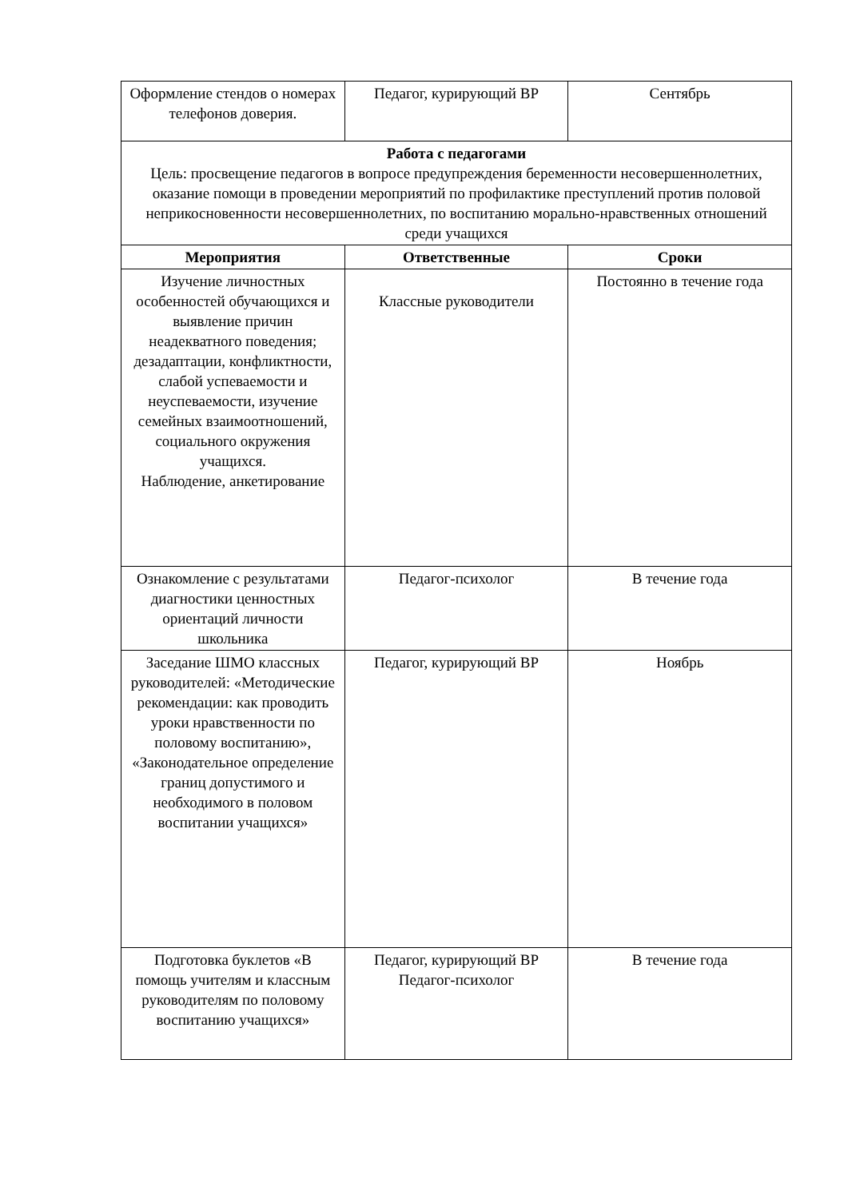| Оформление стендов о номерах телефонов доверия. | Педагог, курирующий ВР | Сентябрь |
| Работа с педагогами Цель: просвещение педагогов в вопросе предупреждения беременности несовершеннолетних, оказание помощи в проведении мероприятий по профилактике преступлений против половой неприкосновенности несовершеннолетних, по воспитанию морально-нравственных отношений среди учащихся | | |
| Мероприятия | Ответственные | Сроки |
| Изучение личностных особенностей обучающихся и выявление причин неадекватного поведения; дезадаптации, конфликтности, слабой успеваемости и неуспеваемости, изучение семейных взаимоотношений, социального окружения учащихся. Наблюдение, анкетирование | Классные руководители | Постоянно в течение года |
| Ознакомление с результатами диагностики ценностных ориентаций личности школьника | Педагог-психолог | В течение года |
| Заседание ШМО классных руководителей: «Методические рекомендации: как проводить уроки нравственности по половому воспитанию», «Законодательное определение границ допустимого и необходимого в половом воспитании учащихся» | Педагог, курирующий ВР | Ноябрь |
| Подготовка буклетов «В помощь учителям и классным руководителям по половому воспитанию учащихся» | Педагог, курирующий ВР Педагог-психолог | В течение года |